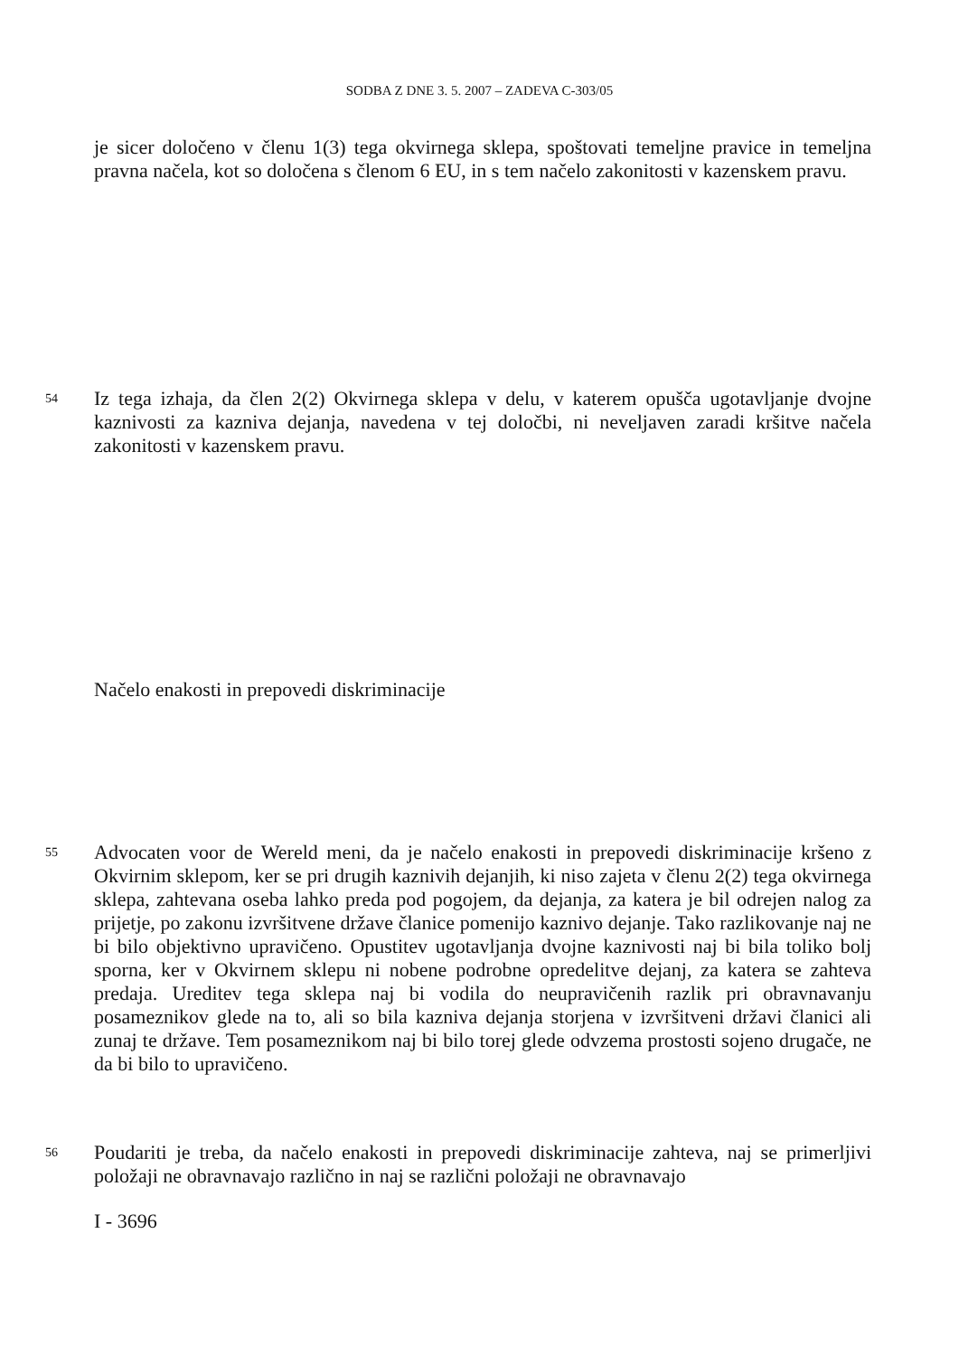SODBA Z DNE 3. 5. 2007 – ZADEVA C-303/05
je sicer določeno v členu 1(3) tega okvirnega sklepa, spoštovati temeljne pravice in temeljna pravna načela, kot so določena s členom 6 EU, in s tem načelo zakonitosti v kazenskem pravu.
54 Iz tega izhaja, da člen 2(2) Okvirnega sklepa v delu, v katerem opušča ugotavljanje dvojne kaznivosti za kazniva dejanja, navedena v tej določbi, ni neveljaven zaradi kršitve načela zakonitosti v kazenskem pravu.
Načelo enakosti in prepovedi diskriminacije
55 Advocaten voor de Wereld meni, da je načelo enakosti in prepovedi diskriminacije kršeno z Okvirnim sklepom, ker se pri drugih kaznivih dejanjih, ki niso zajeta v členu 2(2) tega okvirnega sklepa, zahtevana oseba lahko preda pod pogojem, da dejanja, za katera je bil odrejen nalog za prijetje, po zakonu izvršitvene države članice pomenijo kaznivo dejanje. Tako razlikovanje naj ne bi bilo objektivno upravičeno. Opustitev ugotavljanja dvojne kaznivosti naj bi bila toliko bolj sporna, ker v Okvirnem sklepu ni nobene podrobne opredelitve dejanj, za katera se zahteva predaja. Ureditev tega sklepa naj bi vodila do neupravičenih razlik pri obravnavanju posameznikov glede na to, ali so bila kazniva dejanja storjena v izvršitveni državi članici ali zunaj te države. Tem posameznikom naj bi bilo torej glede odvzema prostosti sojeno drugače, ne da bi bilo to upravičeno.
56 Poudariti je treba, da načelo enakosti in prepovedi diskriminacije zahteva, naj se primerljivi položaji ne obravnavajo različno in naj se različni položaji ne obravnavajo
I - 3696